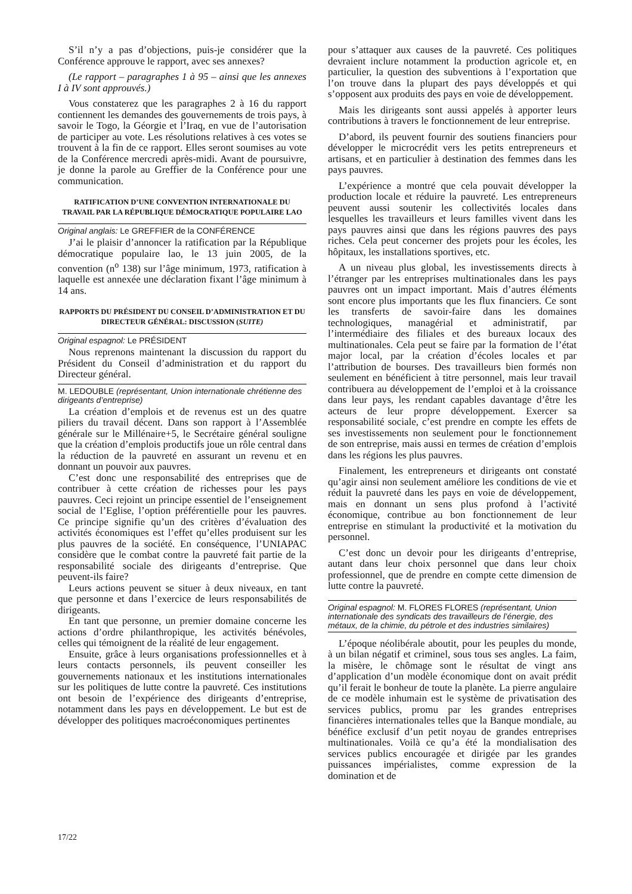S’il n’y a pas d’objections, puis-je considérer que la Conférence approuve le rapport, avec ses annexes?
(Le rapport – paragraphes 1 à 95 – ainsi que les annexes I à IV sont approuvés.)
Vous constaterez que les paragraphes 2 à 16 du rapport contiennent les demandes des gouvernements de trois pays, à savoir le Togo, la Géorgie et l’Iraq, en vue de l’autorisation de participer au vote. Les résolutions relatives à ces votes se trouvent à la fin de ce rapport. Elles seront soumises au vote de la Conférence mercredi après-midi. Avant de poursuivre, je donne la parole au Greffier de la Conférence pour une communication.
RATIFICATION D’UNE CONVENTION INTERNATIONALE DU TRAVAIL PAR LA RÉPUBLIQUE DÉMOCRATIQUE POPULAIRE LAO
Original anglais: Le GREFFIER de la CONFÉRENCE
J’ai le plaisir d’annoncer la ratification par la République démocratique populaire lao, le 13 juin 2005, de la convention (n<sup>o</sup> 138) sur l’âge minimum, 1973, ratification à laquelle est annexée une déclaration fixant l’âge minimum à 14 ans.
RAPPORTS DU PRÉSIDENT DU CONSEIL D’ADMINISTRATION ET DU DIRECTEUR GÉNÉRAL: DISCUSSION (SUITE)
Original espagnol: Le PRÉSIDENT
Nous reprenons maintenant la discussion du rapport du Président du Conseil d’administration et du rapport du Directeur général.
M. LEDOUBLE (représentant, Union internationale chrétienne des dirigeants d’entreprise)
La création d’emplois et de revenus est un des quatre piliers du travail décent. Dans son rapport à l’Assemblée générale sur le Millénaire+5, le Secrétaire général souligne que la création d’emplois productifs joue un rôle central dans la réduction de la pauvreté en assurant un revenu et en donnant un pouvoir aux pauvres.
C’est donc une responsabilité des entreprises que de contribuer à cette création de richesses pour les pays pauvres. Ceci rejoint un principe essentiel de l’enseignement social de l’Eglise, l’option préférentielle pour les pauvres. Ce principe signifie qu’un des critères d’évaluation des activités économiques est l’effet qu’elles produisent sur les plus pauvres de la société. En conséquence, l’UNIAPAC considère que le combat contre la pauvreté fait partie de la responsabilité sociale des dirigeants d’entreprise. Que peuvent-ils faire?
Leurs actions peuvent se situer à deux niveaux, en tant que personne et dans l’exercice de leurs responsabilités de dirigeants.
En tant que personne, un premier domaine concerne les actions d’ordre philanthropique, les activités bénévoles, celles qui témoignent de la réalité de leur engagement.
Ensuite, grâce à leurs organisations professionnelles et à leurs contacts personnels, ils peuvent conseiller les gouvernements nationaux et les institutions internationales sur les politiques de lutte contre la pauvreté. Ces institutions ont besoin de l’expérience des dirigeants d’entreprise, notamment dans les pays en développement. Le but est de développer des politiques macroéconomiques pertinentes
pour s’attaquer aux causes de la pauvreté. Ces politiques devraient inclure notamment la production agricole et, en particulier, la question des subventions à l’exportation que l’on trouve dans la plupart des pays développés et qui s’opposent aux produits des pays en voie de développement.
Mais les dirigeants sont aussi appelés à apporter leurs contributions à travers le fonctionnement de leur entreprise.
D’abord, ils peuvent fournir des soutiens financiers pour développer le microcrédit vers les petits entrepreneurs et artisans, et en particulier à destination des femmes dans les pays pauvres.
L’expérience a montré que cela pouvait développer la production locale et réduire la pauvreté. Les entrepreneurs peuvent aussi soutenir les collectivités locales dans lesquelles les travailleurs et leurs familles vivent dans les pays pauvres ainsi que dans les régions pauvres des pays riches. Cela peut concerner des projets pour les écoles, les hôpitaux, les installations sportives, etc.
A un niveau plus global, les investissements directs à l’étranger par les entreprises multinationales dans les pays pauvres ont un impact important. Mais d’autres éléments sont encore plus importants que les flux financiers. Ce sont les transferts de savoir-faire dans les domaines technologiques, managérial et administratif, par l’intermédiaire des filiales et des bureaux locaux des multinationales. Cela peut se faire par la formation de l’état major local, par la création d’écoles locales et par l’attribution de bourses. Des travailleurs bien formés non seulement en bénéficient à titre personnel, mais leur travail contribuera au développement de l’emploi et à la croissance dans leur pays, les rendant capables davantage d’être les acteurs de leur propre développement. Exercer sa responsabilité sociale, c’est prendre en compte les effets de ses investissements non seulement pour le fonctionnement de son entreprise, mais aussi en termes de création d’emplois dans les régions les plus pauvres.
Finalement, les entrepreneurs et dirigeants ont constaté qu’agir ainsi non seulement améliore les conditions de vie et réduit la pauvreté dans les pays en voie de développement, mais en donnant un sens plus profond à l’activité économique, contribue au bon fonctionnement de leur entreprise en stimulant la productivité et la motivation du personnel.
C’est donc un devoir pour les dirigeants d’entreprise, autant dans leur choix personnel que dans leur choix professionnel, que de prendre en compte cette dimension de lutte contre la pauvreté.
Original espagnol: M. FLORES FLORES (représentant, Union internationale des syndicats des travailleurs de l’énergie, des métaux, de la chimie, du pétrole et des industries similaires)
L’époque néolibérale aboutit, pour les peuples du monde, à un bilan négatif et criminel, sous tous ses angles. La faim, la misère, le chômage sont le résultat de vingt ans d’application d’un modèle économique dont on avait prédit qu’il ferait le bonheur de toute la planète. La pierre angulaire de ce modèle inhumain est le système de privatisation des services publics, promu par les grandes entreprises financières internationales telles que la Banque mondiale, au bénéfice exclusif d’un petit noyau de grandes entreprises multinationales. Voilà ce qu’a été la mondialisation des services publics encouragée et dirigée par les grandes puissances impérialistes, comme expression de la domination et de
17/22